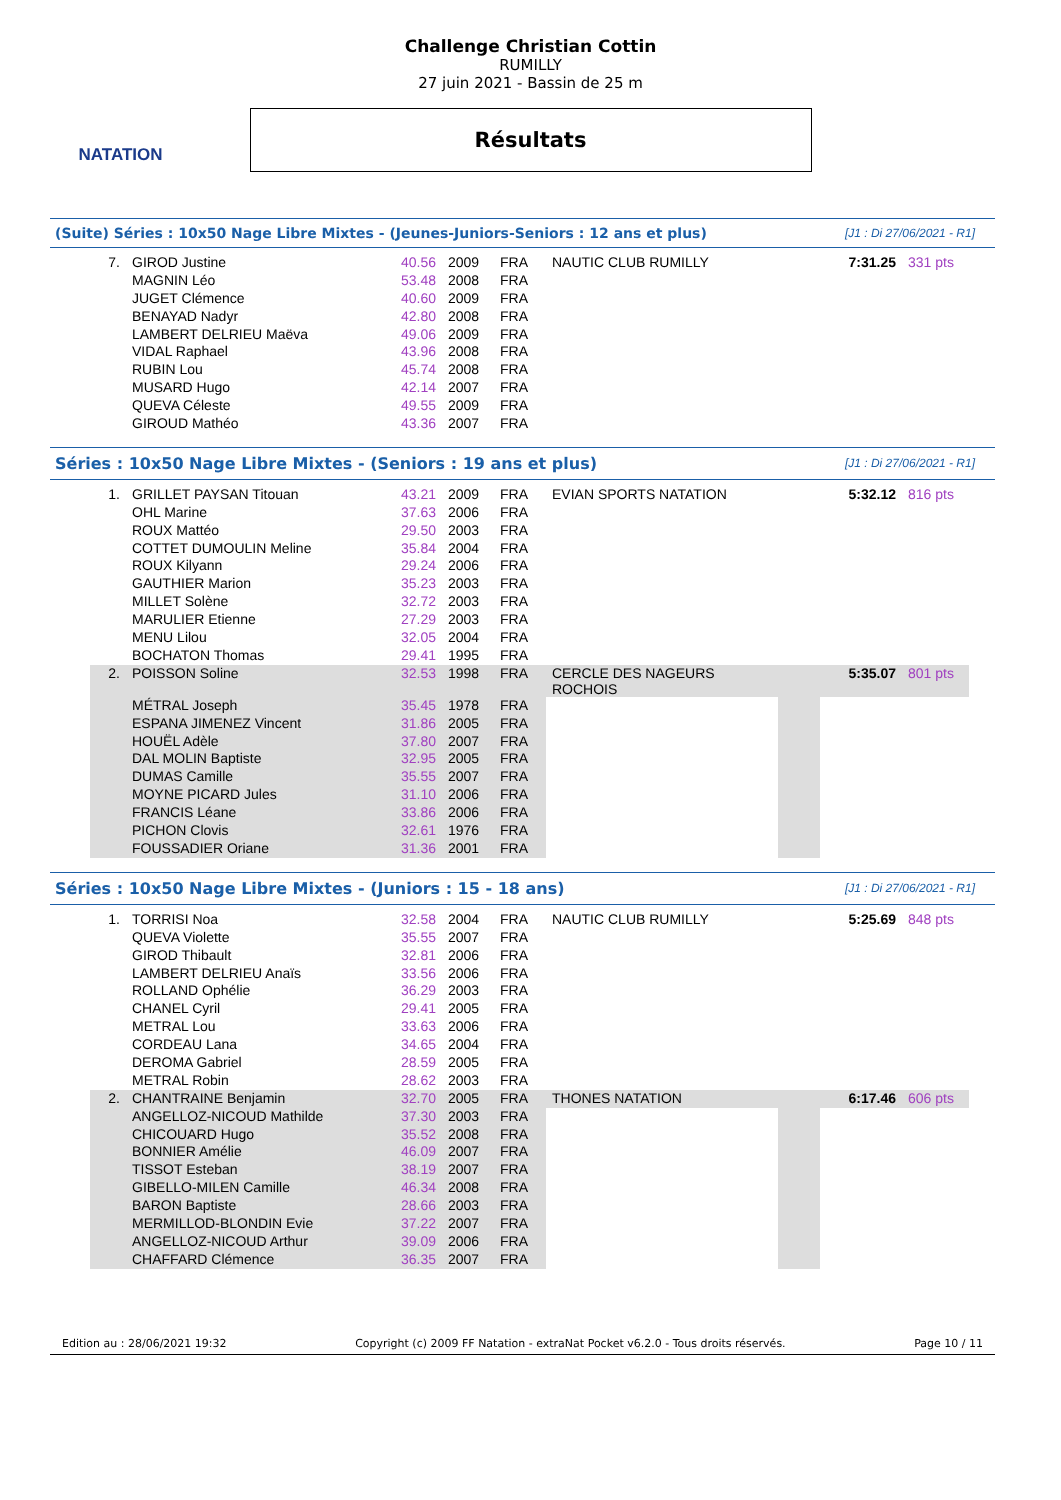NATATION
Challenge Christian Cottin
RUMILLY
27 juin 2021 - Bassin de 25 m
Résultats
(Suite) Séries : 10x50 Nage Libre Mixtes - (Jeunes-Juniors-Seniors : 12 ans et plus) [J1 : Di 27/06/2021 - R1]
| 7. | GIROD Justine | 40.56 | 2009 | FRA | NAUTIC CLUB RUMILLY | | 7:31.25 | 331 pts |
| | MAGNIN Léo | 53.48 | 2008 | FRA | | | | |
| | JUGET Clémence | 40.60 | 2009 | FRA | | | | |
| | BENAYAD Nadyr | 42.80 | 2008 | FRA | | | | |
| | LAMBERT DELRIEU Maëva | 49.06 | 2009 | FRA | | | | |
| | VIDAL Raphael | 43.96 | 2008 | FRA | | | | |
| | RUBIN Lou | 45.74 | 2008 | FRA | | | | |
| | MUSARD Hugo | 42.14 | 2007 | FRA | | | | |
| | QUEVA Céleste | 49.55 | 2009 | FRA | | | | |
| | GIROUD Mathéo | 43.36 | 2007 | FRA | | | | |
Séries : 10x50 Nage Libre Mixtes - (Seniors : 19 ans et plus) [J1 : Di 27/06/2021 - R1]
| 1. | GRILLET PAYSAN Titouan | 43.21 | 2009 | FRA | EVIAN SPORTS NATATION | | 5:32.12 | 816 pts |
| | OHL Marine | 37.63 | 2006 | FRA | | | | |
| | ROUX Mattéo | 29.50 | 2003 | FRA | | | | |
| | COTTET DUMOULIN Meline | 35.84 | 2004 | FRA | | | | |
| | ROUX Kilyann | 29.24 | 2006 | FRA | | | | |
| | GAUTHIER Marion | 35.23 | 2003 | FRA | | | | |
| | MILLET Solène | 32.72 | 2003 | FRA | | | | |
| | MARULIER Etienne | 27.29 | 2003 | FRA | | | | |
| | MENU Lilou | 32.05 | 2004 | FRA | | | | |
| | BOCHATON Thomas | 29.41 | 1995 | FRA | | | | |
| 2. | POISSON Soline | 32.53 | 1998 | FRA | CERCLE DES NAGEURS ROCHOIS | | 5:35.07 | 801 pts |
| | MÉTRAL Joseph | 35.45 | 1978 | FRA | | | | |
| | ESPANA JIMENEZ Vincent | 31.86 | 2005 | FRA | | | | |
| | HOUËL Adèle | 37.80 | 2007 | FRA | | | | |
| | DAL MOLIN Baptiste | 32.95 | 2005 | FRA | | | | |
| | DUMAS Camille | 35.55 | 2007 | FRA | | | | |
| | MOYNE PICARD Jules | 31.10 | 2006 | FRA | | | | |
| | FRANCIS Léane | 33.86 | 2006 | FRA | | | | |
| | PICHON Clovis | 32.61 | 1976 | FRA | | | | |
| | FOUSSADIER Oriane | 31.36 | 2001 | FRA | | | | |
Séries : 10x50 Nage Libre Mixtes - (Juniors : 15 - 18 ans) [J1 : Di 27/06/2021 - R1]
| 1. | TORRISI Noa | 32.58 | 2004 | FRA | NAUTIC CLUB RUMILLY | | 5:25.69 | 848 pts |
| | QUEVA Violette | 35.55 | 2007 | FRA | | | | |
| | GIROD Thibault | 32.81 | 2006 | FRA | | | | |
| | LAMBERT DELRIEU Anaïs | 33.56 | 2006 | FRA | | | | |
| | ROLLAND Ophélie | 36.29 | 2003 | FRA | | | | |
| | CHANEL Cyril | 29.41 | 2005 | FRA | | | | |
| | METRAL Lou | 33.63 | 2006 | FRA | | | | |
| | CORDEAU Lana | 34.65 | 2004 | FRA | | | | |
| | DEROMA Gabriel | 28.59 | 2005 | FRA | | | | |
| | METRAL Robin | 28.62 | 2003 | FRA | | | | |
| 2. | CHANTRAINE Benjamin | 32.70 | 2005 | FRA | THONES NATATION | | 6:17.46 | 606 pts |
| | ANGELLOZ-NICOUD Mathilde | 37.30 | 2003 | FRA | | | | |
| | CHICOUARD Hugo | 35.52 | 2008 | FRA | | | | |
| | BONNIER Amélie | 46.09 | 2007 | FRA | | | | |
| | TISSOT Esteban | 38.19 | 2007 | FRA | | | | |
| | GIBELLO-MILEN Camille | 46.34 | 2008 | FRA | | | | |
| | BARON Baptiste | 28.66 | 2003 | FRA | | | | |
| | MERMILLOD-BLONDIN Evie | 37.22 | 2007 | FRA | | | | |
| | ANGELLOZ-NICOUD Arthur | 39.09 | 2006 | FRA | | | | |
| | CHAFFARD Clémence | 36.35 | 2007 | FRA | | | | |
Edition au : 28/06/2021 19:32 Copyright (c) 2009 FF Natation - extraNat Pocket v6.2.0 - Tous droits réservés. Page 10 / 11